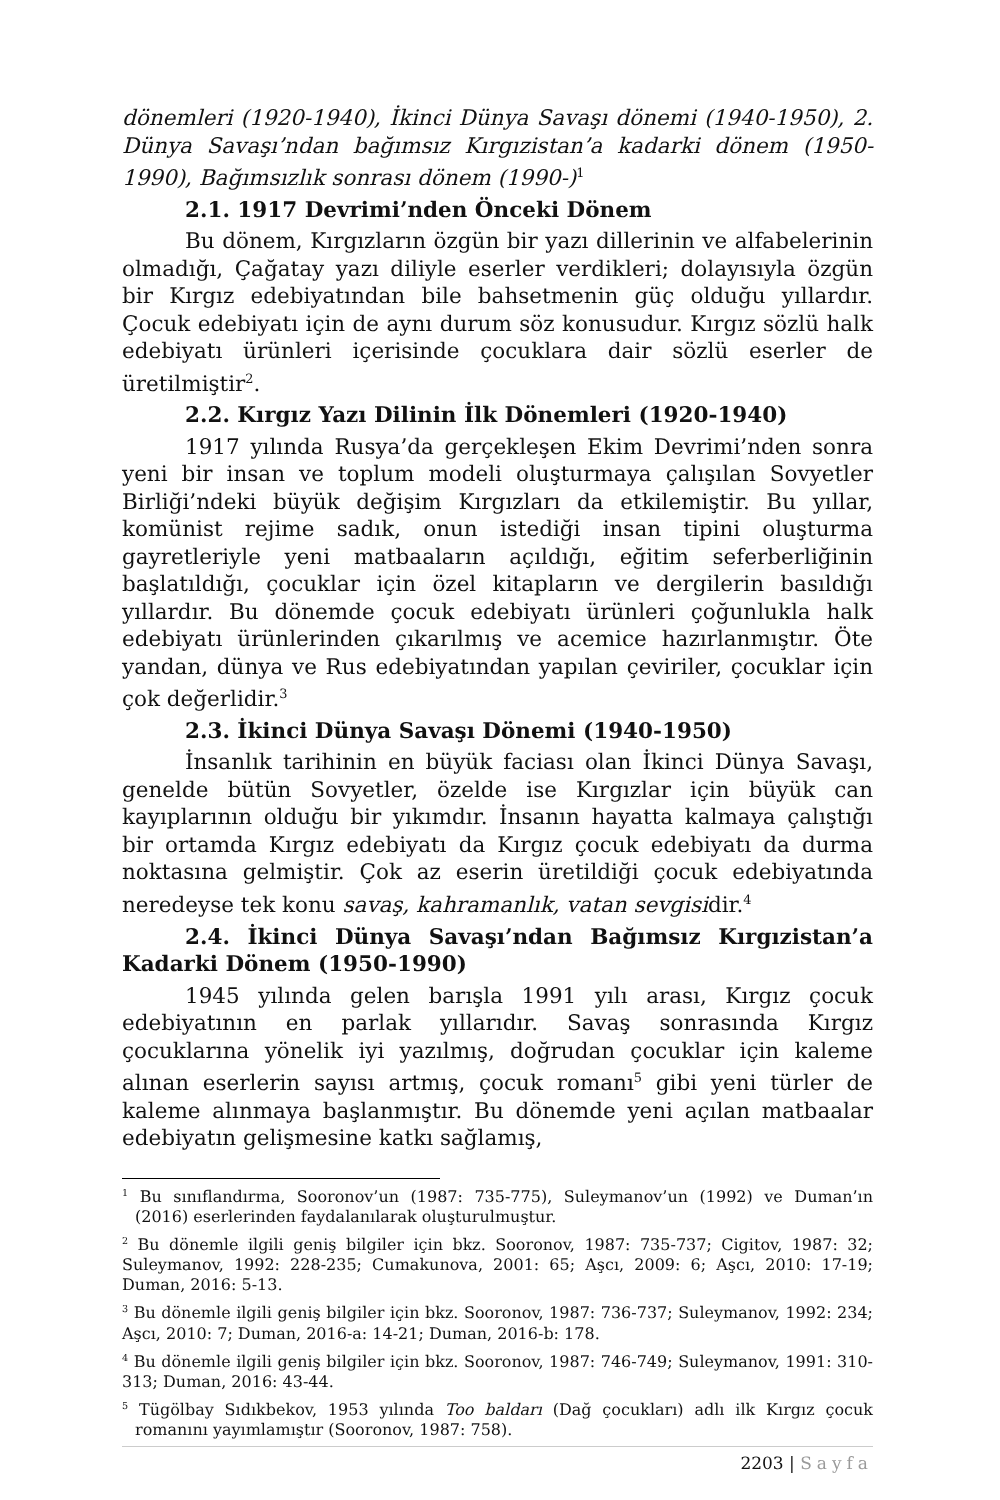dönemleri (1920-1940), İkinci Dünya Savaşı dönemi (1940-1950), 2. Dünya Savaşı’ndan bağımsız Kırgızistan’a kadarki dönem (1950-1990), Bağımsızlık sonrası dönem (1990-)<sup>1</sup>
2.1. 1917 Devrimi’nden Önceki Dönem
Bu dönem, Kırgızların özgün bir yazı dillerinin ve alfabelerinin olmadığı, Çağatay yazı diliyle eserler verdikleri; dolayısıyla özgün bir Kırgız edebiyatından bile bahsetmenin güç olduğu yıllardır. Çocuk edebiyatı için de aynı durum söz konusudur. Kırgız sözlü halk edebiyatı ürünleri içerisinde çocuklara dair sözlü eserler de üretilmiştir<sup>2</sup>.
2.2. Kırgız Yazı Dilinin İlk Dönemleri (1920-1940)
1917 yılında Rusya’da gerçekleşen Ekim Devrimi’nden sonra yeni bir insan ve toplum modeli oluşturmaya çalışılan Sovyetler Birliği’ndeki büyük değişim Kırgızları da etkilemiştir. Bu yıllar, komünist rejime sadık, onun istediği insan tipini oluşturma gayretleriyle yeni matbaaların açıldığı, eğitim seferberliğinin başlatıldığı, çocuklar için özel kitapların ve dergilerin basıldığı yıllardır. Bu dönemde çocuk edebiyatı ürünleri çoğunlukla halk edebiyatı ürünlerinden çıkarılmış ve acemice hazırlanmıştır. Öte yandan, dünya ve Rus edebiyatından yapılan çeviriler, çocuklar için çok değerlidir.<sup>3</sup>
2.3. İkinci Dünya Savaşı Dönemi (1940-1950)
İnsanlık tarihinin en büyük faciası olan İkinci Dünya Savaşı, genelde bütün Sovyetler, özelde ise Kırgızlar için büyük can kayıplarının olduğu bir yıkımdır. İnsanın hayatta kalmaya çalıştığı bir ortamda Kırgız edebiyatı da Kırgız çocuk edebiyatı da durma noktasına gelmiştir. Çok az eserin üretildiği çocuk edebiyatında neredeyse tek konu savaş, kahramanlık, vatan sevgisidir.<sup>4</sup>
2.4. İkinci Dünya Savaşı’ndan Bağımsız Kırgızistan’a Kadarki Dönem (1950-1990)
1945 yılında gelen barışla 1991 yılı arası, Kırgız çocuk edebiyatının en parlak yıllarıdır. Savaş sonrasında Kırgız çocuklarına yönelik iyi yazılmış, doğrudan çocuklar için kaleme alınan eserlerin sayısı artmış, çocuk romanı<sup>5</sup> gibi yeni türler de kaleme alınmaya başlanmıştır. Bu dönemde yeni açılan matbaalar edebiyatın gelişmesine katkı sağlamış,
<sup>1</sup> Bu sınıflandırma, Sooronov’un (1987: 735-775), Suleymanov’un (1992) ve Duman’ın (2016) eserlerinden faydalanılarak oluşturulmuştur.
<sup>2</sup> Bu dönemle ilgili geniş bilgiler için bkz. Sooronov, 1987: 735-737; Cigitov, 1987: 32; Suleymanov, 1992: 228-235; Cumakunova, 2001: 65; Aşcı, 2009: 6; Aşcı, 2010: 17-19; Duman, 2016: 5-13.
<sup>3</sup> Bu dönemle ilgili geniş bilgiler için bkz. Sooronov, 1987: 736-737; Suleymanov, 1992: 234; Aşcı, 2010: 7; Duman, 2016-a: 14-21; Duman, 2016-b: 178.
<sup>4</sup> Bu dönemle ilgili geniş bilgiler için bkz. Sooronov, 1987: 746-749; Suleymanov, 1991: 310-313; Duman, 2016: 43-44.
<sup>5</sup> Tügölbay Sıdıkbekov, 1953 yılında Too baldarı (Dağ çocukları) adlı ilk Kırgız çocuk romanını yayımlamıştır (Sooronov, 1987: 758).
2203 | Sayfa